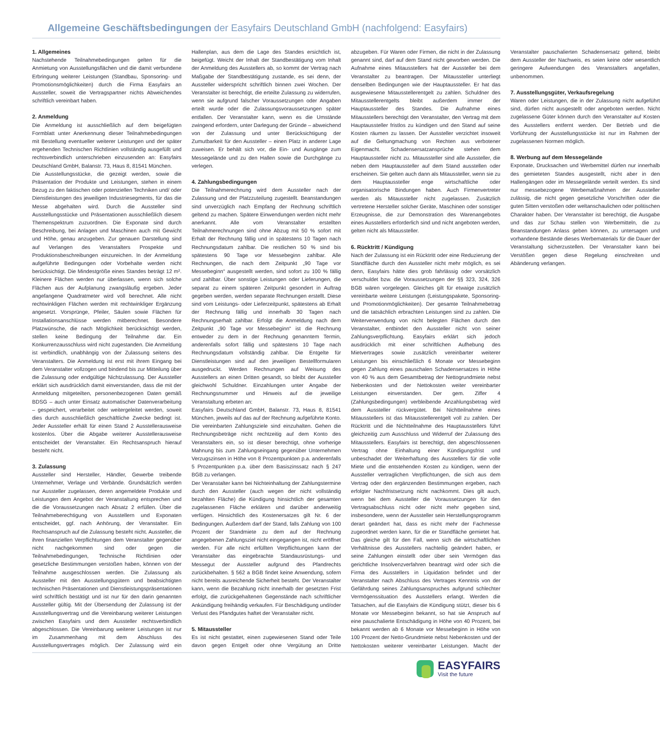Allgemeine Geschäftsbedingungen der Easyfairs Deutschland GmbH (nachfolgend: Easyfairs)
1. Allgemeines
Nachstehende Teilnahmebedingungen gelten für die Anmietung von Ausstellungsflächen und die damit verbundene Erbringung weiterer Leistungen (Standbau, Sponsoring- und Promotionsmöglichkeiten) durch die Firma Easyfairs an Aussteller, soweit die Vertragspartner nichts Abweichendes schriftlich vereinbart haben.
2. Anmeldung
Die Anmeldung ist ausschließlich auf dem beigefügten Formblatt unter Anerkennung dieser Teilnahmebedingungen mit Bestellung eventueller weiterer Leistungen und der später ergehenden Technischen Richtlinien vollständig ausgefüllt und rechtsverbindlich unterschrieben einzusenden an: Easyfairs Deutschland GmbH, Balanstr. 73, Haus 8, 81541 München.
Die Ausstellungsstücke, die gezeigt werden, sowie die Präsentation der Produkte und Leistungen, stehen in einem Bezug zu den faktischen oder potenziellen Techniken und/ oder Dienstleistungen des jeweiligen Industriesegments, für das die Messe abgehalten wird. Durch die Aussteller sind Ausstellungsstücke und Präsentationen ausschließlich diesem Themenspektrum zuzuordnen. Die Exponate sind durch Beschreibung, bei Anlagen und Maschinen auch mit Gewicht und Höhe, genau anzugeben. Zur genauen Darstellung sind auf Verlangen des Veranstalters Prospekte und Produktionsbeschreibungen einzureichen. In der Anmeldung aufgeführte Bedingungen oder Vorbehalte werden nicht berücksichtigt. Die Mindestgröße eines Standes beträgt 12 m². Kleinere Flächen werden nur überlassen, wenn sich solche Flächen aus der Aufplanung zwangsläufig ergeben. Jeder angefangene Quadratmeter wird voll berechnet. Alle nicht rechtwinkligen Flächen werden mit rechtwinkliger Ergänzung angesetzt. Vorsprünge, Pfeiler, Säulen sowie Flächen für Installationsanschlüsse werden mitberechnet. Besondere Platzwünsche, die nach Möglichkeit berücksichtigt werden, stellen keine Bedingung der Teilnahme dar. Ein Konkurrenzausschluss wird nicht zugestanden. Die Anmeldung ist verbindlich, unabhängig von der Zulassung seitens des Veranstalters. Die Anmeldung ist erst mit ihrem Eingang bei dem Veranstalter vollzogen und bindend bis zur Mitteilung über die Zulassung oder endgültige Nichtzulassung. Der Aussteller erklärt sich ausdrücklich damit einverstanden, dass die mit der Anmeldung mitgeteilten, personenbezogenen Daten gemäß BDSG – auch unter Einsatz automatischer Datenverarbeitung – gespeichert, verarbeitet oder weitergeleitet werden, soweit dies durch ausschließlich geschäftliche Zwecke bedingt ist. Jeder Aussteller erhält für einen Stand 2 Ausstellerausweise kostenlos. Über die Abgabe weiterer Ausstellerausweise entscheidet der Veranstalter. Ein Rechtsanspruch hierauf besteht nicht.
3. Zulassung
Aussteller sind Hersteller, Händler, Gewerbe treibende Unternehmer, Verlage und Verbände. Grundsätzlich werden nur Aussteller zugelassen, deren angemeldete Produkte und Leistungen dem Angebot der Veranstaltung entsprechen und die die Voraussetzungen nach Absatz 2 erfüllen. Über die Teilnahmeberechtigung von Ausstellern und Exponaten entscheidet, ggf. nach Anhörung, der Veranstalter. Ein Rechtsanspruch auf die Zulassung besteht nicht. Aussteller, die ihren finanziellen Verpflichtungen dem Veranstalter gegenüber nicht nachgekommen sind oder gegen die Teilnahmebedingungen, Technische Richtlinien oder gesetzliche Bestimmungen verstoßen haben, können von der Teilnahme ausgeschlossen werden. Die Zulassung als Aussteller mit den Ausstellungsgütern und beabsichtigten technischen Präsentationen und Dienstleistungspräsentationen wird schriftlich bestätigt und ist nur für den darin genannten Aussteller gültig. Mit der Übersendung der Zulassung ist der Ausstellungsvertrag und die Vereinbarung weiterer Leistungen zwischen Easyfairs und dem Aussteller rechtsverbindlich abgeschlossen. Die Vereinbarung weiterer Leistungen ist nur im Zusammenhang mit dem Abschluss des Ausstellungsvertrages möglich. Der Zulassung wird ein Hallenplan, aus dem die Lage des Standes ersichtlich ist, beigefügt. Weicht der Inhalt der Standbestätigung vom Inhalt der Anmeldung des Ausstellers ab, so kommt der Vertrag nach Maßgabe der Standbestätigung zustande, es sei denn, der Aussteller widerspricht schriftlich binnen zwei Wochen. Der Veranstalter ist berechtigt, die erteilte Zulassung zu widerrufen, wenn sie aufgrund falscher Voraussetzungen oder Angaben erteilt wurde oder die Zulassungsvoraussetzungen später entfallen. Der Veranstalter kann, wenn es die Umstände zwingend erfordern, unter Darlegung der Gründe – abweichend von der Zulassung und unter Berücksichtigung der Zumutbarkeit für den Aussteller – einen Platz in anderer Lage zuweisen. Er behält sich vor, die Ein- und Ausgänge zum Messegelände und zu den Hallen sowie die Durchgänge zu verlegen.
4. Zahlungsbedingungen
Die Teilnahmerechnung wird dem Aussteller nach der Zulassung und der Platzzuteilung zugestellt. Beanstandungen sind unverzüglich nach Empfang der Rechnung schriftlich geltend zu machen. Spätere Einwendungen werden nicht mehr anerkannt. Alle vom Veranstalter erstellten Teilnahmerechnungen sind ohne Abzug mit 50 % sofort mit Erhalt der Rechnung fällig und in spätestens 10 Tagen nach Rechnungsdatum zahlbar. Die restlichen 50 % sind bis spätestens 90 Tage vor Messebeginn zahlbar. Alle Rechnungen, die nach dem Zeitpunkt „90 Tage vor Messebeginn“ ausgestellt werden, sind sofort zu 100 % fällig und zahlbar. Über sonstige Leistungen oder Lieferungen, die separat zu einem späteren Zeitpunkt gesondert in Auftrag gegeben werden, werden separate Rechnungen erstellt. Diese sind vom Leistungs- oder Lieferzeitpunkt, spätestens ab Erhalt der Rechnung fällig und innerhalb 30 Tagen nach Rechnungserhalt zahlbar. Erfolgt die Anmeldung nach dem Zeitpunkt „90 Tage vor Messebeginn“ ist die Rechnung entweder zu dem in der Rechnung genanntem Termin, anderenfalls sofort fällig und spätestens 10 Tage nach Rechnungsdatum vollständig zahlbar. Die Entgelte für Dienstleistungen sind auf den jeweiligen Bestellformularen ausgedruckt. Werden Rechnungen auf Weisung des Ausstellers an einen Dritten gesandt, so bleibt der Aussteller gleichwohl Schuldner. Einzahlungen unter Angabe der Rechnungsnummer und Hinweis auf die jeweilige Veranstaltung erbeten an:
Easyfairs Deutschland GmbH, Balanstr. 73, Haus 8, 81541 München, jeweils auf das auf der Rechnung aufgeführte Konto. Die vereinbarten Zahlungsziele sind einzuhalten. Gehen die Rechnungsbeträge nicht rechtzeitig auf dem Konto des Veranstalters ein, so ist dieser berechtigt, ohne vorherige Mahnung bis zum Zahlungseingang gegenüber Unternehmen Verzugszinsen in Höhe von 8 Prozentpunkten p.a. anderenfalls 5 Prozentpunkten p.a. über dem Basiszinssatz nach § 247 BGB zu verlangen.
Der Veranstalter kann bei Nichteinhaltung der Zahlungstermine durch den Aussteller (auch wegen der nicht vollständig bezahlten Fläche) die Kündigung hinsichtlich der gesamten zugelassenen Fläche erklären und darüber anderweitig verfügen. Hinsichtlich des Kostenersatzes gilt Nr. 6 der Bedingungen. Außerdem darf der Stand, falls Zahlung von 100 Prozent der Standmiete zu dem auf der Rechnung angegebenen Zahlungsziel nicht eingegangen ist, nicht eröffnet werden. Für alle nicht erfüllten Verpflichtungen kann der Veranstalter das eingebrachte Standausrüstungs- und Messegut der Aussteller aufgrund des Pfandrechts zurückbehalten. § 562 a BGB findet keine Anwendung, sofern nicht bereits ausreichende Sicherheit besteht. Der Veranstalter kann, wenn die Bezahlung nicht innerhalb der gesetzten Frist erfolgt, die zurückgehaltenen Gegenstände nach schriftlicher Ankündigung freihändig verkaufen. Für Beschädigung und/oder Verlust des Pfandgutes haftet der Veranstalter nicht.
5. Mitaussteller
Es ist nicht gestattet, einen zugewiesenen Stand oder Teile davon gegen Entgelt oder ohne Vergütung an Dritte abzugeben. Für Waren oder Firmen, die nicht in der Zulassung genannt sind, darf auf dem Stand nicht geworben werden. Die Aufnahme eines Mitausstellers hat der Aussteller bei dem Veranstalter zu beantragen. Der Mitaussteller unterliegt denselben Bedingungen wie der Hauptaussteller. Er hat das ausgewiesene Mitausstellerentgelt zu zahlen. Schuldner des Mitausstellerentgelts bleibt außerdem immer der Hauptaussteller des Standes. Die Aufnahme eines Mitausstellers berechtigt den Veranstalter, den Vertrag mit dem Hauptaussteller fristlos zu kündigen und den Stand auf seine Kosten räumen zu lassen. Der Aussteller verzichtet insoweit auf die Geltungmachung von Rechten aus verbotener Eigenmacht. Schadensersatzansprüche stehen dem Hauptaussteller nicht zu. Mitaussteller sind alle Aussteller, die neben dem Hauptaussteller auf dem Stand ausstellen oder erscheinen. Sie gelten auch dann als Mitaussteller, wenn sie zu dem Hauptaussteller enge wirtschaftliche oder organisatorische Bindungen haben. Auch Firmenvertreter werden als Mitaussteller nicht zugelassen. Zusätzlich vertretene Hersteller solcher Geräte, Maschinen oder sonstiger Erzeugnisse, die zur Demonstration des Warenangebotes eines Ausstellers erforderlich sind und nicht angeboten werden, gelten nicht als Mitaussteller.
6. Rücktritt / Kündigung
Nach der Zulassung ist ein Rücktritt oder eine Reduzierung der Standfläche durch den Aussteller nicht mehr möglich, es sei denn, Easyfairs hätte dies grob fahrlässig oder vorsätzlich verschuldet bzw. die Voraussetzungen der §§ 323, 324, 326 BGB wären vorgelegen. Gleiches gilt für etwaige zusätzlich vereinbarte weitere Leistungen (Leistungspakete, Sponsoring- und Promotionmöglichkeiten). Der gesamte Teilnahmebetrag und die tatsächlich erbrachten Leistungen sind zu zahlen. Die Weiterverwendung von nicht belegten Flächen durch den Veranstalter, entbindet den Aussteller nicht von seiner Zahlungsverpflichtung. Easyfairs erklärt sich jedoch ausdrücklich mit einer schriftlichen Aufhebung des Mietvertrages sowie zusätzlich vereinbarter weiterer Leistungen bis einschließlich 6 Monate vor Messebeginn gegen Zahlung eines pauschalen Schadensersatzes in Höhe von 40 % aus dem Gesamtbetrag der Nettogrundmiete nebst Nebenkosten und der Nettokosten weiter vereinbarter Leistungen einverstanden. Der gem. Ziffer 4 (Zahlungsbedingungen) verbleibende Anzahlungsbetrag wird dem Aussteller rückvergütet. Bei Nichtteilnahme eines Mitausstellers ist das Mitausstellerentgelt voll zu zahlen. Der Rücktritt und die Nichtteilnahme des Hauptausstellers führt gleichzeitig zum Ausschluss und Widerruf der Zulassung des Mitausstellers. Easyfairs ist berechtigt, den abgeschlossenen Vertrag ohne Einhaltung einer Kündigungsfrist und unbeschadet der Weiterhaftung des Ausstellers für die volle Miete und die entstehenden Kosten zu kündigen, wenn der Aussteller vertraglichen Verpflichtungen, die sich aus dem Vertrag oder den ergänzenden Bestimmungen ergeben, nach erfolgter Nachfristsetzung nicht nachkommt. Dies gilt auch, wenn bei dem Aussteller die Voraussetzungen für den Vertragsabschluss nicht oder nicht mehr gegeben sind, insbesondere, wenn der Aussteller sein Herstellungsprogramm derart geändert hat, dass es nicht mehr der Fachmesse zugeordnet werden kann, für die er Standfläche gemietet hat. Das gleiche gilt für den Fall, wenn sich die wirtschaftlichen Verhältnisse des Ausstellers nachteilig geändert haben, er seine Zahlungen einstellt oder über sein Vermögen das gerichtliche Insolvenzverfahren beantragt wird oder sich die Firma des Ausstellers in Liquidation befindet und der Veranstalter nach Abschluss des Vertrages Kenntnis von der Gefährdung seines Zahlungsanspruches aufgrund schlechter Vermögenssituation des Ausstellers erlangt. Werden die Tatsachen, auf die Easyfairs die Kündigung stützt, dieser bis 6 Monate vor Messebeginn bekannt, so hat sie Anspruch auf eine pauschalierte Entschädigung in Höhe von 40 Prozent, bei bekannt werden ab 6 Monate vor Messebeginn in Höhe von 100 Prozent der Netto-Grundmiete nebst Nebenkosten und der Nettokosten weiterer vereinbarter Leistungen. Macht der Veranstalter pauschalierten Schadensersatz geltend, bleibt dem Aussteller der Nachweis, es seien keine oder wesentlich geringere Aufwendungen des Veranstalters angefallen, unbenommen.
7. Ausstellungsgüter, Verkaufsregelung
Waren oder Leistungen, die in der Zulassung nicht aufgeführt sind, dürfen nicht ausgestellt oder angeboten werden. Nicht zugelassene Güter können durch den Veranstalter auf Kosten des Ausstellers entfernt werden. Der Betrieb und die Vorführung der Ausstellungsstücke ist nur im Rahmen der zugelassenen Normen möglich.
8. Werbung auf dem Messegelände
Exponate, Drucksachen und Werbemittel dürfen nur innerhalb des gemieteten Standes ausgestellt, nicht aber in den Hallengängen oder im Messegelände verteilt werden. Es sind nur messebezogene Werbemaßnahmen der Aussteller zulässig, die nicht gegen gesetzliche Vorschriften oder die guten Sitten verstoßen oder weltanschaulichen oder politischen Charakter haben. Der Veranstalter ist berechtigt, die Ausgabe und das zur Schau stellen von Werbemitteln, die zu Beanstandungen Anlass geben können, zu untersagen und vorhandene Bestände dieses Werbematerials für die Dauer der Veranstaltung sicherzustellen. Der Veranstalter kann bei Verstößen gegen diese Regelung einschreiten und Abänderung verlangen.
EASYFAIRS
Visit the future